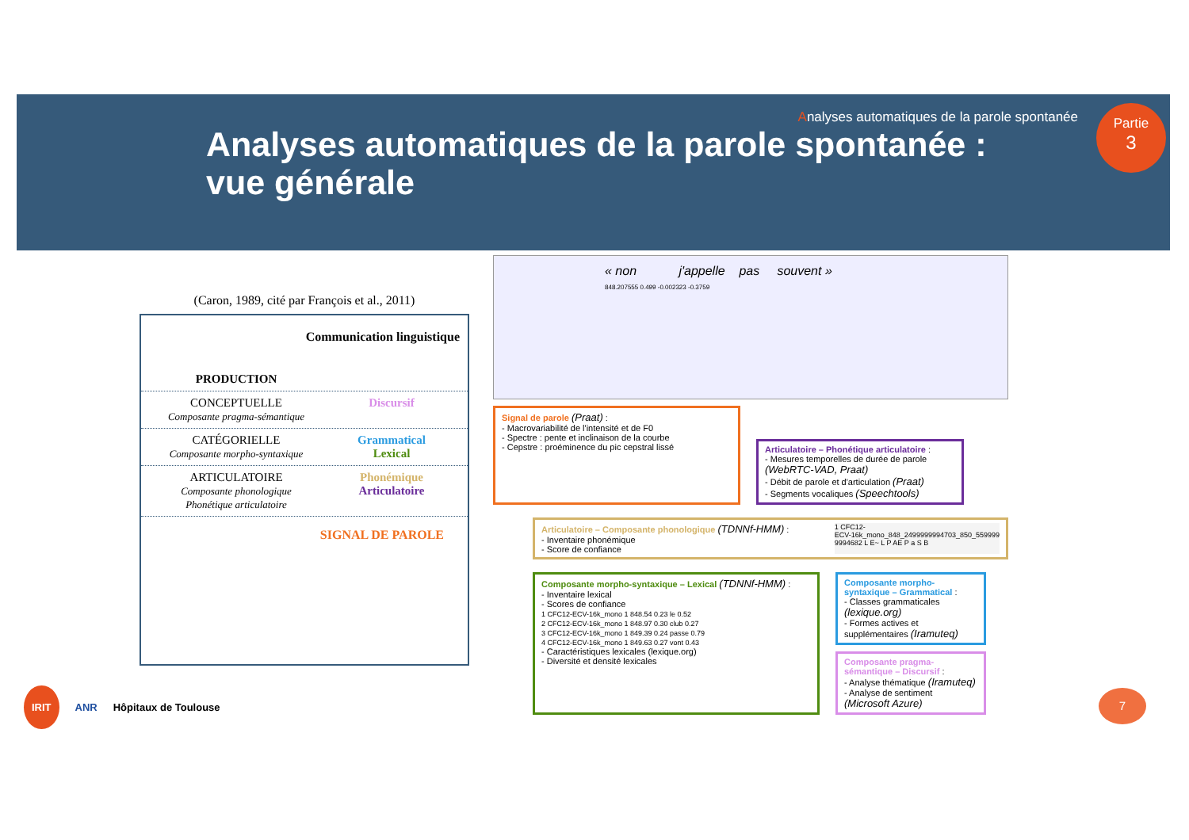Analyses automatiques de la parole spontanée
Analyses automatiques de la parole spontanée :
vue générale
Partie
3
(Caron, 1989, cité par François et al., 2011)
Communication linguistique
PRODUCTION
CONCEPTUELLE
Composante pragma-sémantique
Discursif
CATÉGORIELLE
Composante morpho-syntaxique
Grammatical
Lexical
ARTICULATOIRE
Composante phonologique
Phonétique articulatoire
Phonémique
Articulatoire
SIGNAL DE PAROLE
« non j'appelle pas souvent »
848.207555 0.499 -0.002323 -0.3759
Signal de parole (Praat) :
- Macrovariabilité de l'intensité et de F0
- Spectre : pente et inclinaison de la courbe
- Cepstre : proéminence du pic cepstral lissé
Articulatoire – Phonétique articulatoire :
- Mesures temporelles de durée de parole (WebRTC-VAD, Praat)
- Débit de parole et d'articulation (Praat)
- Segments vocaliques (Speechtools)
Articulatoire – Composante phonologique (TDNNf-HMM) :
- Inventaire phonémique
- Score de confiance
1 CFC12-
ECV-16k_mono_848_2499999994703_850_559999
9994682 L E~ L P AE P a S B
Composante morpho-syntaxique – Lexical (TDNNf-HMM) :
- Inventaire lexical
- Scores de confiance
1 CFC12-ECV-16k_mono 1 848.54 0.23 le 0.52
2 CFC12-ECV-16k_mono 1 848.97 0.30 club 0.27
3 CFC12-ECV-16k_mono 1 849.39 0.24 passe 0.79
4 CFC12-ECV-16k_mono 1 849.63 0.27 vont 0.43
- Caractéristiques lexicales (lexique.org)
- Diversité et densité lexicales
Composante morpho-syntaxique – Grammatical :
- Classes grammaticales (lexique.org)
- Formes actives et supplémentaires (Iramuteq)
Composante pragma-sémantique – Discursif :
- Analyse thématique (Iramuteq)
- Analyse de sentiment (Microsoft Azure)
IRIT ANR Hôpitaux de Toulouse 7